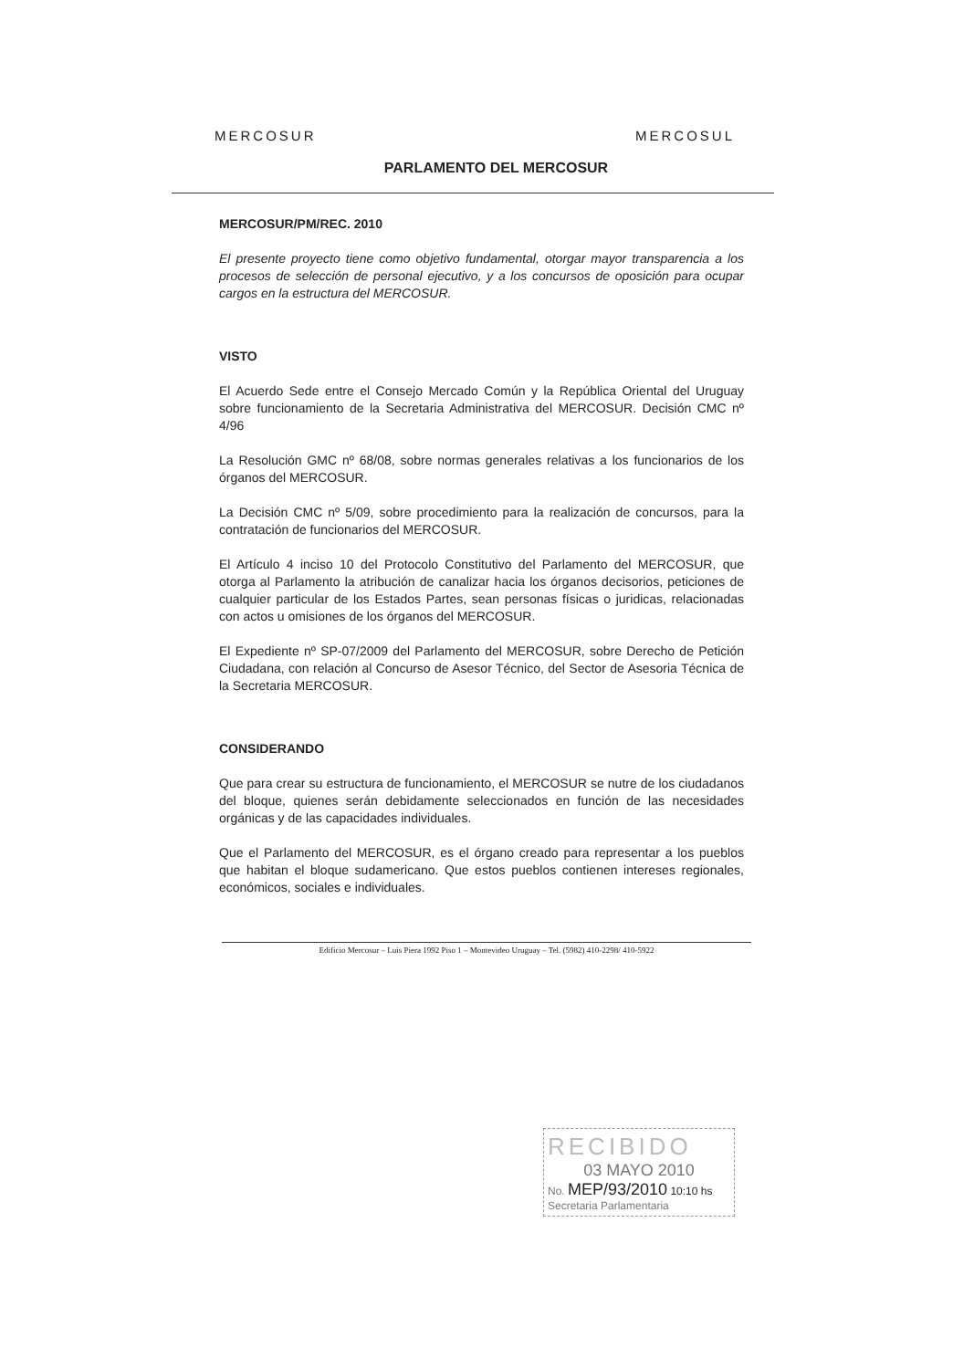MERCOSUR MERCOSUL
PARLAMENTO DEL MERCOSUR
MERCOSUR/PM/REC. 2010
El presente proyecto tiene como objetivo fundamental, otorgar mayor transparencia a los procesos de selección de personal ejecutivo, y a los concursos de oposición para ocupar cargos en la estructura del MERCOSUR.
VISTO
El Acuerdo Sede entre el Consejo Mercado Común y la República Oriental del Uruguay sobre funcionamiento de la Secretaria Administrativa del MERCOSUR. Decisión CMC nº 4/96
La Resolución GMC nº 68/08, sobre normas generales relativas a los funcionarios de los órganos del MERCOSUR.
La Decisión CMC nº 5/09, sobre procedimiento para la realización de concursos, para la contratación de funcionarios del MERCOSUR.
El Artículo 4 inciso 10 del Protocolo Constitutivo del Parlamento del MERCOSUR, que otorga al Parlamento la atribución de canalizar hacia los órganos decisorios, peticiones de cualquier particular de los Estados Partes, sean personas físicas o juridicas, relacionadas con actos u omisiones de los órganos del MERCOSUR.
El Expediente nº SP-07/2009 del Parlamento del MERCOSUR, sobre Derecho de Petición Ciudadana, con relación al Concurso de Asesor Técnico, del Sector de Asesoria Técnica de la Secretaria MERCOSUR.
CONSIDERANDO
Que para crear su estructura de funcionamiento, el MERCOSUR se nutre de los ciudadanos del bloque, quienes serán debidamente seleccionados en función de las necesidades orgánicas y de las capacidades individuales.
Que el Parlamento del MERCOSUR, es el órgano creado para representar a los pueblos que habitan el bloque sudamericano. Que estos pueblos contienen intereses regionales, económicos, sociales e individuales.
Edificio Mercosur – Luis Piera 1992 Piso 1 – Montevideo Uruguay – Tel. (5982) 410-2298/ 410-5922
RECIBIDO
03 MAYO 2010
No. MEP/93/2010 10:10 hs
Secretaria Parlamentaria